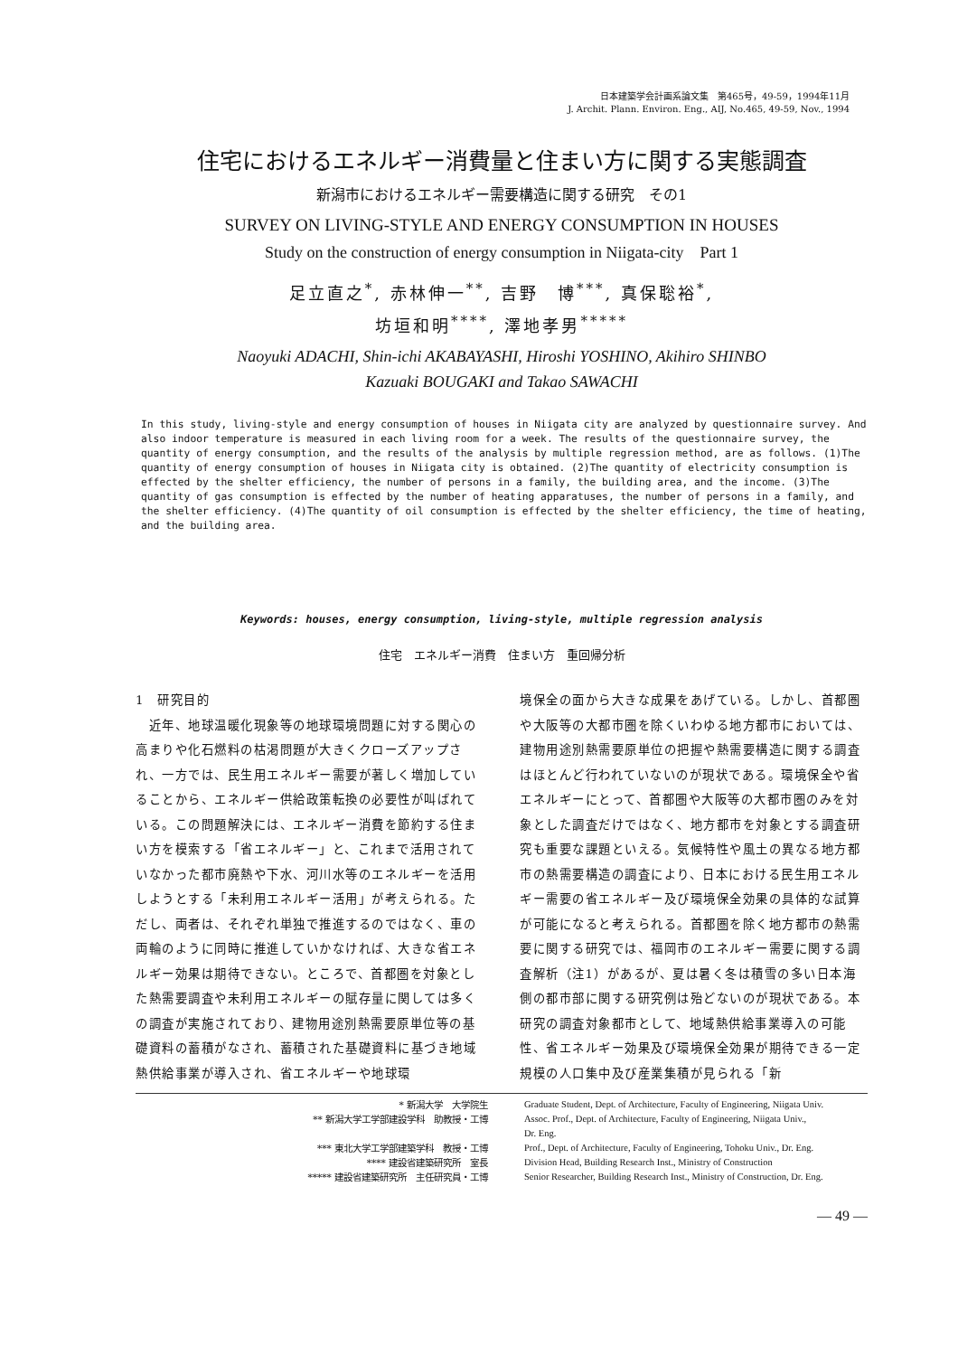日本建築学会計画系論文集　第465号，49-59，1994年11月
J. Archit. Plann. Environ. Eng., AIJ, No.465, 49-59, Nov., 1994
住宅におけるエネルギー消費量と住まい方に関する実態調査
新潟市におけるエネルギー需要構造に関する研究　その1
SURVEY ON LIVING-STYLE AND ENERGY CONSUMPTION IN HOUSES
Study on the construction of energy consumption in Niigata-city　Part 1
足立直之<sup>*</sup>, 赤林伸一<sup>**</sup>, 吉野　博<sup>***</sup>, 真保聡裕<sup>*</sup>,
坊垣和明<sup>****</sup>, 澤地孝男<sup>*****</sup>
Naoyuki ADACHI, Shin-ichi AKABAYASHI, Hiroshi YOSHINO, Akihiro SHINBO
Kazuaki BOUGAKI and Takao SAWACHI
In this study, living-style and energy consumption of houses in Niigata city are analyzed by questionnaire survey. And also indoor temperature is measured in each living room for a week. The results of the questionnaire survey, the quantity of energy consumption, and the results of the analysis by multiple regression method, are as follows. (1)The quantity of energy consumption of houses in Niigata city is obtained. (2)The quantity of electricity consumption is effected by the shelter efficiency, the number of persons in a family, the building area, and the income. (3)The quantity of gas consumption is effected by the number of heating apparatuses, the number of persons in a family, and the shelter efficiency. (4)The quantity of oil consumption is effected by the shelter efficiency, the time of heating, and the building area.
Keywords: houses, energy consumption, living-style, multiple regression analysis
住宅　エネルギー消費　住まい方　重回帰分析
1　研究目的
　近年、地球温暖化現象等の地球環境問題に対する関心の高まりや化石燃料の枯渇問題が大きくクローズアップされ、一方では、民生用エネルギー需要が著しく増加していることから、エネルギー供給政策転換の必要性が叫ばれている。この問題解決には、エネルギー消費を節約する住まい方を模索する「省エネルギー」と、これまで活用されていなかった都市廃熱や下水、河川水等のエネルギーを活用しようとする「未利用エネルギー活用」が考えられる。ただし、両者は、それぞれ単独で推進するのではなく、車の両輪のように同時に推進していかなければ、大きな省エネルギー効果は期待できない。ところで、首都圏を対象とした熱需要調査や未利用エネルギーの賦存量に関しては多くの調査が実施されており、建物用途別熱需要原単位等の基礎資料の蓄積がなされ、蓄積された基礎資料に基づき地域熱供給事業が導入され、省エネルギーや地球環
境保全の面から大きな成果をあげている。しかし、首都圏や大阪等の大都市圏を除くいわゆる地方都市においては、建物用途別熱需要原単位の把握や熱需要構造に関する調査はほとんど行われていないのが現状である。環境保全や省エネルギーにとって、首都圏や大阪等の大都市圏のみを対象とした調査だけではなく、地方都市を対象とする調査研究も重要な課題といえる。気候特性や風土の異なる地方都市の熱需要構造の調査により、日本における民生用エネルギー需要の省エネルギー及び環境保全効果の具体的な試算が可能になると考えられる。首都圏を除く地方都市の熱需要に関する研究では、福岡市のエネルギー需要に関する調査解析（注1）があるが、夏は暑く冬は積雪の多い日本海側の都市部に関する研究例は殆どないのが現状である。本研究の調査対象都市として、地域熱供給事業導入の可能性、省エネルギー効果及び環境保全効果が期待できる一定規模の人口集中及び産業集積が見られる「新
* 新潟大学　大学院生
** 新潟大学工学部建設学科　助教授・工博
*** 東北大学工学部建築学科　教授・工博
**** 建設省建築研究所　室長
***** 建設省建築研究所　主任研究員・工博
Graduate Student, Dept. of Architecture, Faculty of Engineering, Niigata Univ.
Assoc. Prof., Dept. of Architecture, Faculty of Engineering, Niigata Univ.,
Dr. Eng.
Prof., Dept. of Architecture, Faculty of Engineering, Tohoku Univ., Dr. Eng.
Division Head, Building Research Inst., Ministry of Construction
Senior Researcher, Building Research Inst., Ministry of Construction, Dr. Eng.
— 49 —